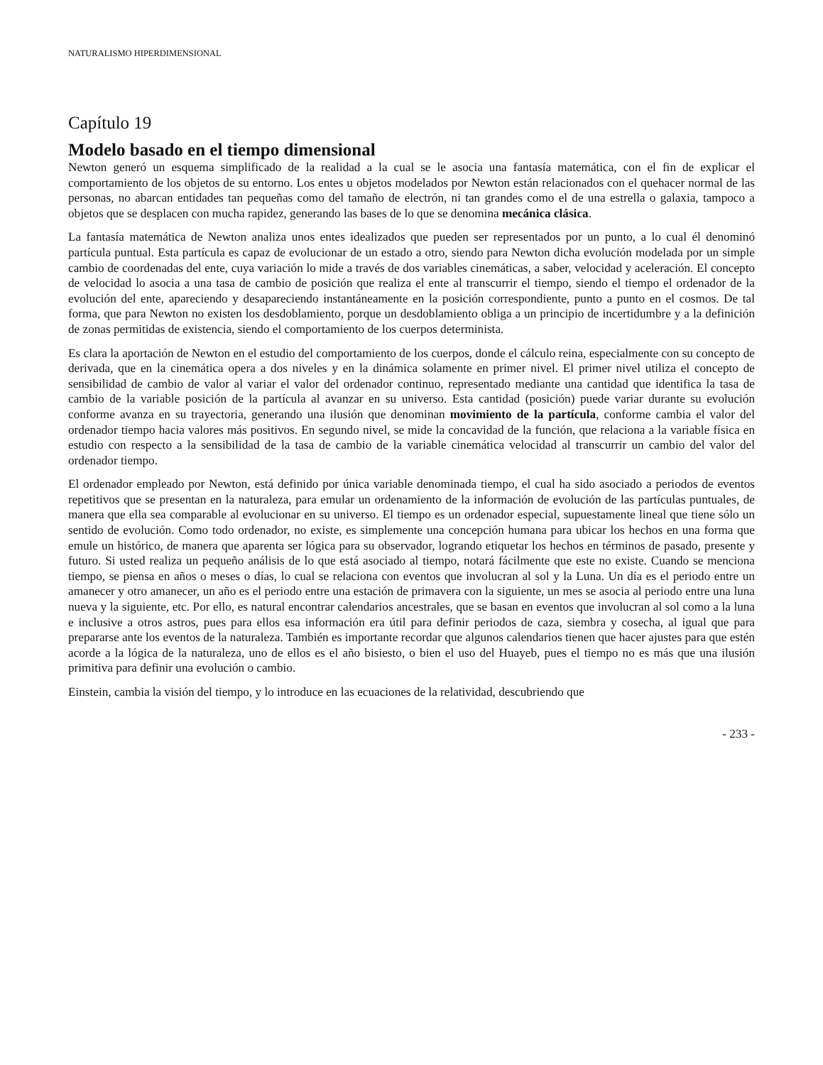NATURALISMO HIPERDIMENSIONAL
Capítulo 19
Modelo basado en el tiempo dimensional
Newton generó un esquema simplificado de la realidad a la cual se le asocia una fantasía matemática, con el fin de explicar el comportamiento de los objetos de su entorno. Los entes u objetos modelados por Newton están relacionados con el quehacer normal de las personas, no abarcan entidades tan pequeñas como del tamaño de electrón, ni tan grandes como el de una estrella o galaxia, tampoco a objetos que se desplacen con mucha rapidez, generando las bases de lo que se denomina mecánica clásica.
La fantasía matemática de Newton analiza unos entes idealizados que pueden ser representados por un punto, a lo cual él denominó partícula puntual. Esta partícula es capaz de evolucionar de un estado a otro, siendo para Newton dicha evolución modelada por un simple cambio de coordenadas del ente, cuya variación lo mide a través de dos variables cinemáticas, a saber, velocidad y aceleración. El concepto de velocidad lo asocia a una tasa de cambio de posición que realiza el ente al transcurrir el tiempo, siendo el tiempo el ordenador de la evolución del ente, apareciendo y desapareciendo instantáneamente en la posición correspondiente, punto a punto en el cosmos. De tal forma, que para Newton no existen los desdoblamiento, porque un desdoblamiento obliga a un principio de incertidumbre y a la definición de zonas permitidas de existencia, siendo el comportamiento de los cuerpos determinista.
Es clara la aportación de Newton en el estudio del comportamiento de los cuerpos, donde el cálculo reina, especialmente con su concepto de derivada, que en la cinemática opera a dos niveles y en la dinámica solamente en primer nivel. El primer nivel utiliza el concepto de sensibilidad de cambio de valor al variar el valor del ordenador continuo, representado mediante una cantidad que identifica la tasa de cambio de la variable posición de la partícula al avanzar en su universo. Esta cantidad (posición) puede variar durante su evolución conforme avanza en su trayectoria, generando una ilusión que denominan movimiento de la partícula, conforme cambia el valor del ordenador tiempo hacia valores más positivos. En segundo nivel, se mide la concavidad de la función, que relaciona a la variable física en estudio con respecto a la sensibilidad de la tasa de cambio de la variable cinemática velocidad al transcurrir un cambio del valor del ordenador tiempo.
El ordenador empleado por Newton, está definido por única variable denominada tiempo, el cual ha sido asociado a periodos de eventos repetitivos que se presentan en la naturaleza, para emular un ordenamiento de la información de evolución de las partículas puntuales, de manera que ella sea comparable al evolucionar en su universo. El tiempo es un ordenador especial, supuestamente lineal que tiene sólo un sentido de evolución. Como todo ordenador, no existe, es simplemente una concepción humana para ubicar los hechos en una forma que emule un histórico, de manera que aparenta ser lógica para su observador, logrando etiquetar los hechos en términos de pasado, presente y futuro. Si usted realiza un pequeño análisis de lo que está asociado al tiempo, notará fácilmente que este no existe. Cuando se menciona tiempo, se piensa en años o meses o días, lo cual se relaciona con eventos que involucran al sol y la Luna. Un día es el periodo entre un amanecer y otro amanecer, un año es el periodo entre una estación de primavera con la siguiente, un mes se asocia al periodo entre una luna nueva y la siguiente, etc. Por ello, es natural encontrar calendarios ancestrales, que se basan en eventos que involucran al sol como a la luna e inclusive a otros astros, pues para ellos esa información era útil para definir periodos de caza, siembra y cosecha, al igual que para prepararse ante los eventos de la naturaleza. También es importante recordar que algunos calendarios tienen que hacer ajustes para que estén acorde a la lógica de la naturaleza, uno de ellos es el año bisiesto, o bien el uso del Huayeb, pues el tiempo no es más que una ilusión primitiva para definir una evolución o cambio.
Einstein, cambia la visión del tiempo, y lo introduce en las ecuaciones de la relatividad, descubriendo que
- 233 -